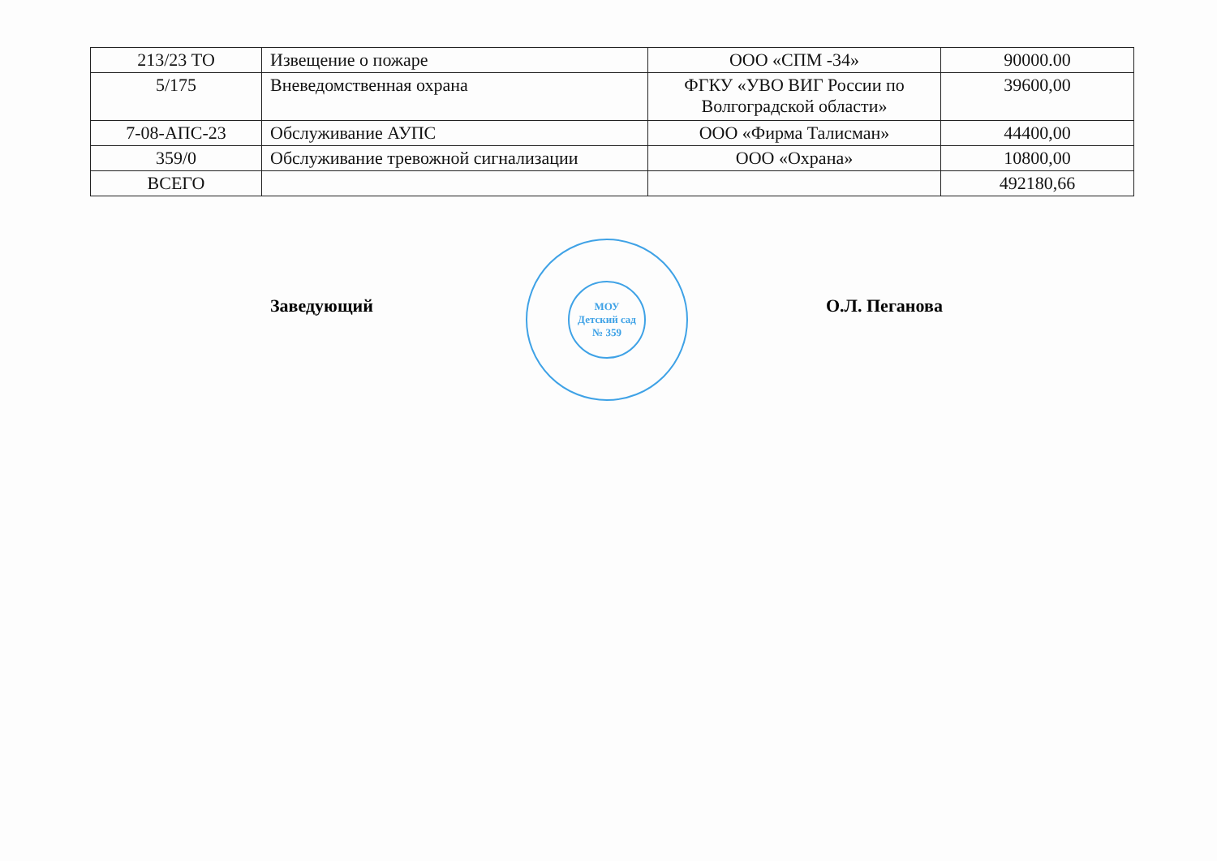| 213/23 ТО | Извещение о пожаре | ООО «СПМ -34» | 90000.00 |
| 5/175 | Вневедомственная охрана | ФГКУ «УВО ВИГ России по Волгоградской области» | 39600,00 |
| 7-08-АПС-23 | Обслуживание АУПС | ООО «Фирма Талисман» | 44400,00 |
| 359/0 | Обслуживание тревожной сигнализации | ООО «Охрана» | 10800,00 |
| ВСЕГО | | | 492180,66 |
Заведующий
МОУ
Детский сад
№ 359
О.Л. Пеганова